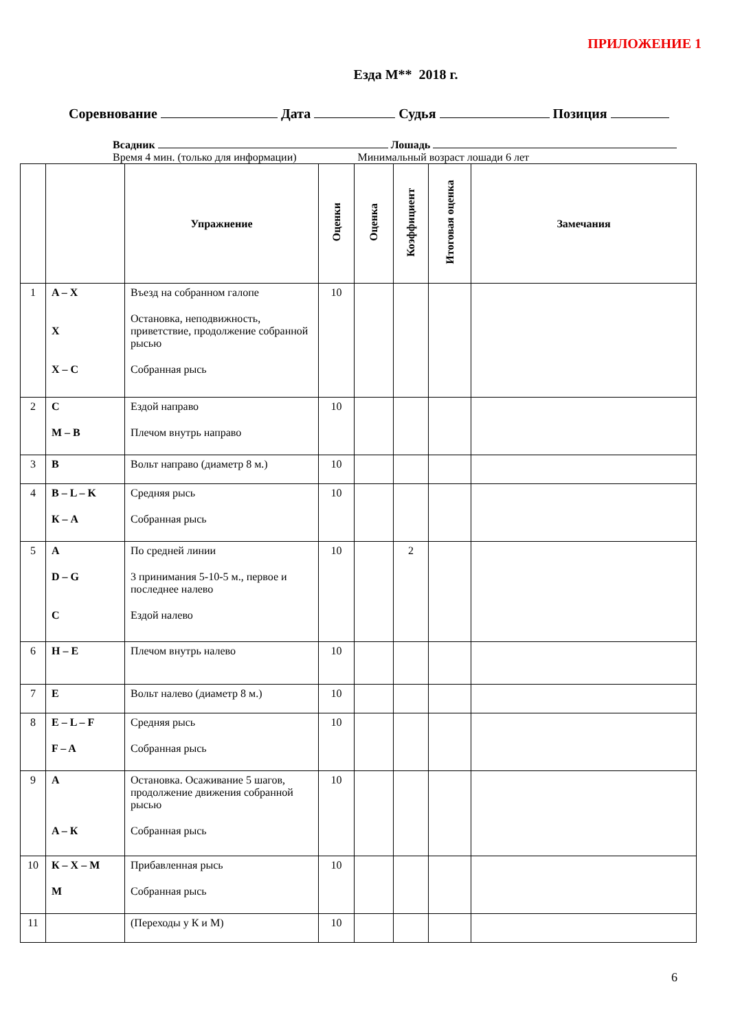ПРИЛОЖЕНИЕ 1
Езда М** 2018 г.
Соревнование Дата Судья Позиция
Всадник Лошадь
Время 4 мин. (только для информации) Минимальный возраст лошади 6 лет
| | | Упражнение | Оценки | Оценка | Коэффициент | Итоговая оценка | Замечания |
| --- | --- | --- | --- | --- | --- | --- | --- |
| 1 | A – X X X – C | Въезд на собранном галопе Остановка, неподвижность, приветствие, продолжение собранной рысью Собранная рысь | 10 | | | | |
| 2 | C M – B | Ездой направо Плечом внутрь направо | 10 | | | | |
| 3 | B | Вольт направо (диаметр 8 м.) | 10 | | | | |
| 4 | B – L – K К – A | Средняя рысь Собранная рысь | 10 | | | | |
| 5 | A D – G C | По средней линии 3 принимания 5-10-5 м., первое и последнее налево Ездой налево | 10 | | 2 | | |
| 6 | H – E | Плечом внутрь налево | 10 | | | | |
| 7 | E | Вольт налево (диаметр 8 м.) | 10 | | | | |
| 8 | E – L – F F – A | Средняя рысь Собранная рысь | 10 | | | | |
| 9 | A A – К | Остановка. Осаживание 5 шагов, продолжение движения собранной рысью Собранная рысь | 10 | | | | |
| 10 | К – X – M M | Прибавленная рысь Собранная рысь | 10 | | | | |
| 11 | | (Переходы у К и М) | 10 | | | | |
6